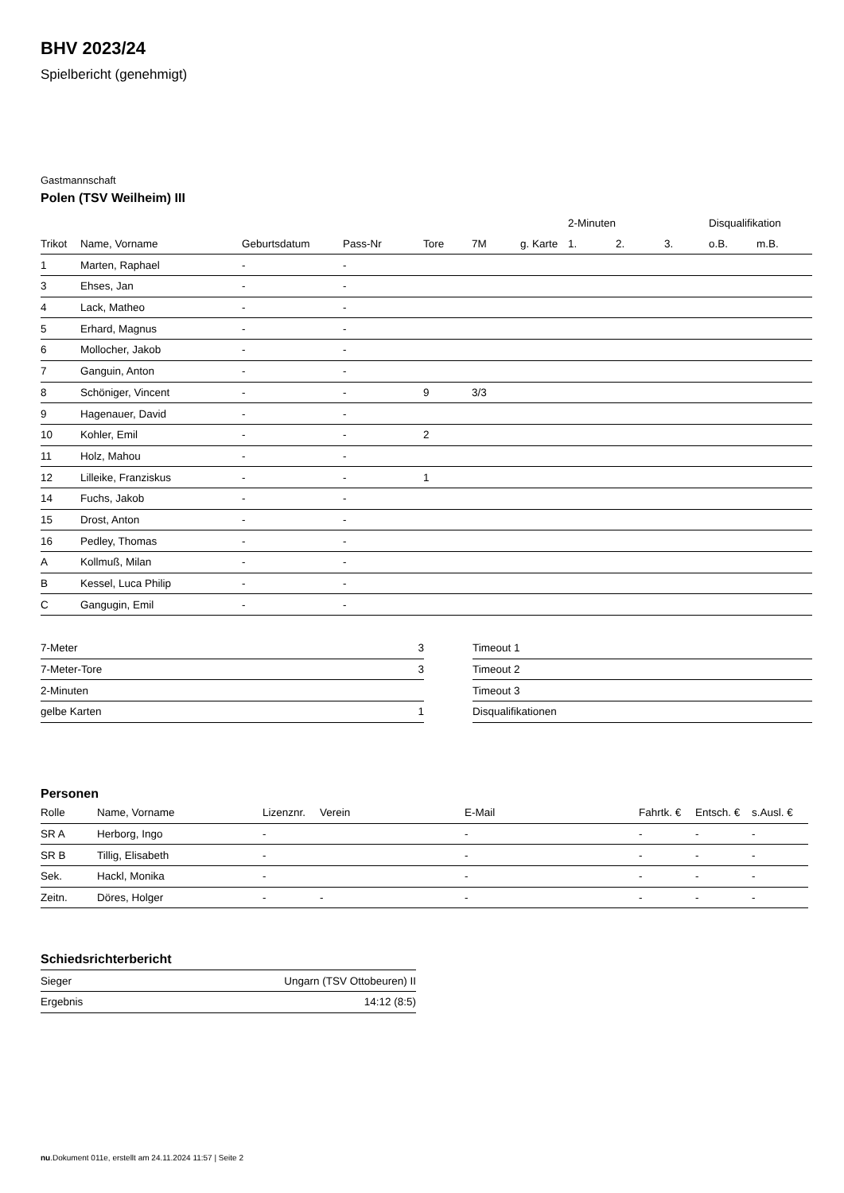BHV 2023/24
Spielbericht (genehmigt)
Gastmannschaft
Polen (TSV Weilheim) III
| | | | | | | | 2-Minuten | | | Disqualifikation | |
| --- | --- | --- | --- | --- | --- | --- | --- | --- | --- | --- | --- |
| Trikot | Name, Vorname | Geburtsdatum | Pass-Nr | Tore | 7M | g. Karte | 1. | 2. | 3. | o.B. | m.B. |
| 1 | Marten, Raphael | - | - | | | | | | | | |
| 3 | Ehses, Jan | - | - | | | | | | | | |
| 4 | Lack, Matheo | - | - | | | | | | | | |
| 5 | Erhard, Magnus | - | - | | | | | | | | |
| 6 | Mollocher, Jakob | - | - | | | | | | | | |
| 7 | Ganguin, Anton | - | - | | | | | | | | |
| 8 | Schöniger, Vincent | - | - | 9 | 3/3 | | | | | | |
| 9 | Hagenauer, David | - | - | | | | | | | | |
| 10 | Kohler, Emil | - | - | 2 | | | | | | | |
| 11 | Holz, Mahou | - | - | | | | | | | | |
| 12 | Lilleike, Franziskus | - | - | 1 | | | | | | | |
| 14 | Fuchs, Jakob | - | - | | | | | | | | |
| 15 | Drost, Anton | - | - | | | | | | | | |
| 16 | Pedley, Thomas | - | - | | | | | | | | |
| A | Kollmuß, Milan | - | - | | | | | | | | |
| B | Kessel, Luca Philip | - | - | | | | | | | | |
| C | Gangugin, Emil | - | - | | | | | | | | |
| 7-Meter | 3 |
| 7-Meter-Tore | 3 |
| 2-Minuten | |
| gelbe Karten | 1 |
| Timeout 1 |
| Timeout 2 |
| Timeout 3 |
| Disqualifikationen |
Personen
| Rolle | Name, Vorname | Lizenznr. | Verein | E-Mail | Fahrtk. € | Entsch. € | s.Ausl. € |
| --- | --- | --- | --- | --- | --- | --- | --- |
| SR A | Herborg, Ingo | - | | - | - | - | - |
| SR B | Tillig, Elisabeth | - | | - | - | - | - |
| Sek. | Hackl, Monika | - | | - | - | - | - |
| Zeitn. | Döres, Holger | - | - | - | - | - | - |
Schiedsrichterbericht
| Sieger | Ungarn (TSV Ottobeuren) II |
| Ergebnis | 14:12 (8:5) |
nu.Dokument 011e, erstellt am 24.11.2024 11:57 | Seite 2